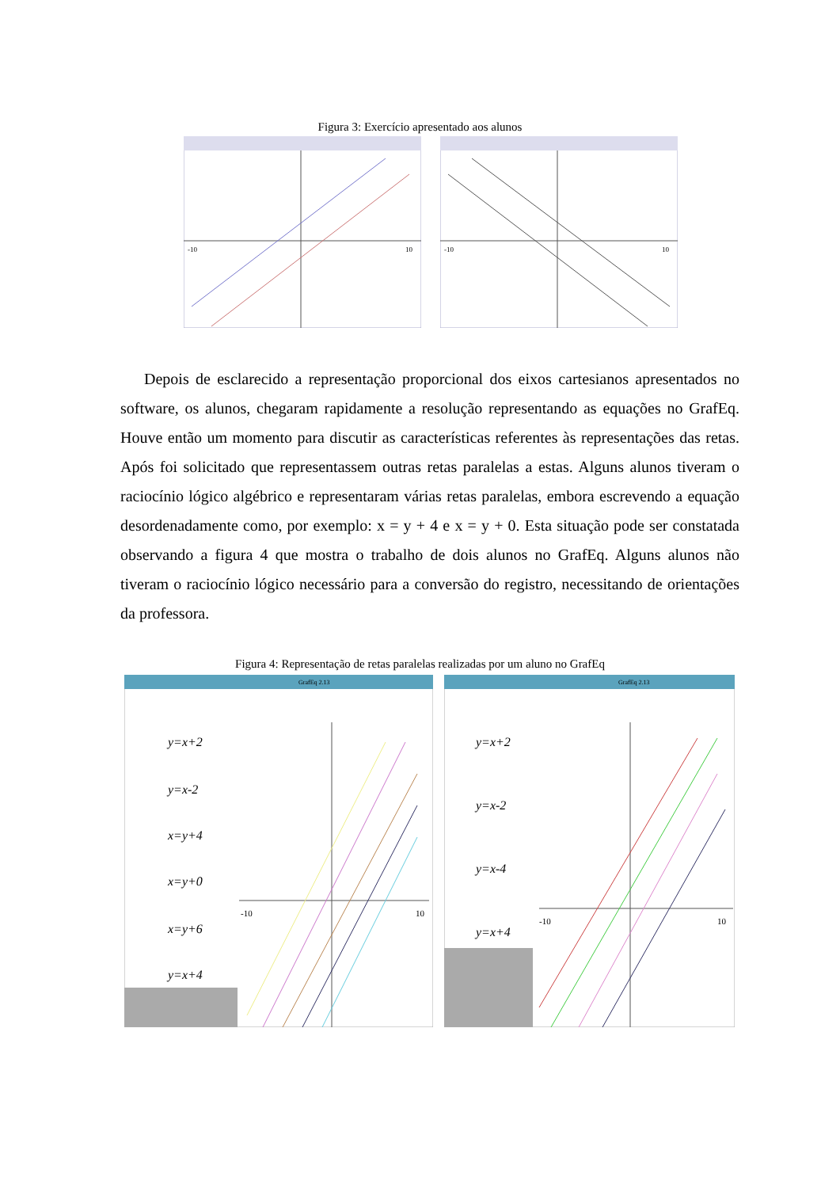Figura 3: Exercício apresentado aos alunos
-10
10
-10
10
Depois de esclarecido a representação proporcional dos eixos cartesianos apresentados no software, os alunos, chegaram rapidamente a resolução representando as equações no GrafEq. Houve então um momento para discutir as características referentes às representações das retas. Após foi solicitado que representassem outras retas paralelas a estas. Alguns alunos tiveram o raciocínio lógico algébrico e representaram várias retas paralelas, embora escrevendo a equação desordenadamente como, por exemplo: x = y + 4 e x = y + 0. Esta situação pode ser constatada observando a figura 4 que mostra o trabalho de dois alunos no GrafEq. Alguns alunos não tiveram o raciocínio lógico necessário para a conversão do registro, necessitando de orientações da professora.
Figura 4: Representação de retas paralelas realizadas por um aluno no GrafEq
GrafEq 2.13
y=x+2
y=x-2
x=y+4
x=y+0
x=y+6
y=x+4
-10
10
GrafEq 2.13
y=x+2
y=x-2
y=x-4
y=x+4
-10
10